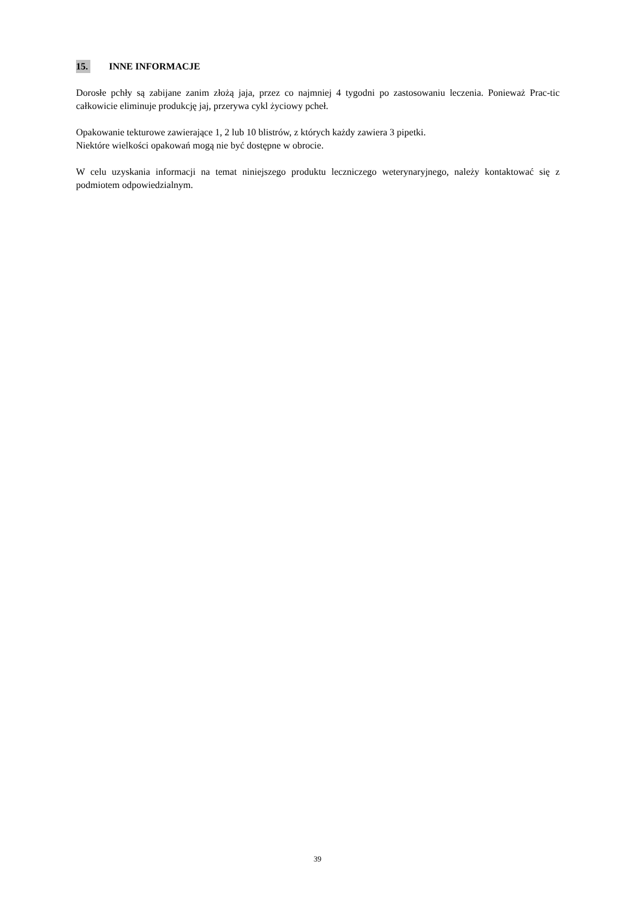15. INNE INFORMACJE
Dorosłe pchły są zabijane zanim złożą jaja, przez co najmniej 4 tygodni po zastosowaniu leczenia. Ponieważ Prac-tic całkowicie eliminuje produkcję jaj, przerywa cykl życiowy pcheł.
Opakowanie tekturowe zawierające 1, 2 lub 10 blistrów, z których każdy zawiera 3 pipetki.
Niektóre wielkości opakowań mogą nie być dostępne w obrocie.
W celu uzyskania informacji na temat niniejszego produktu leczniczego weterynaryjnego, należy kontaktować się z podmiotem odpowiedzialnym.
39